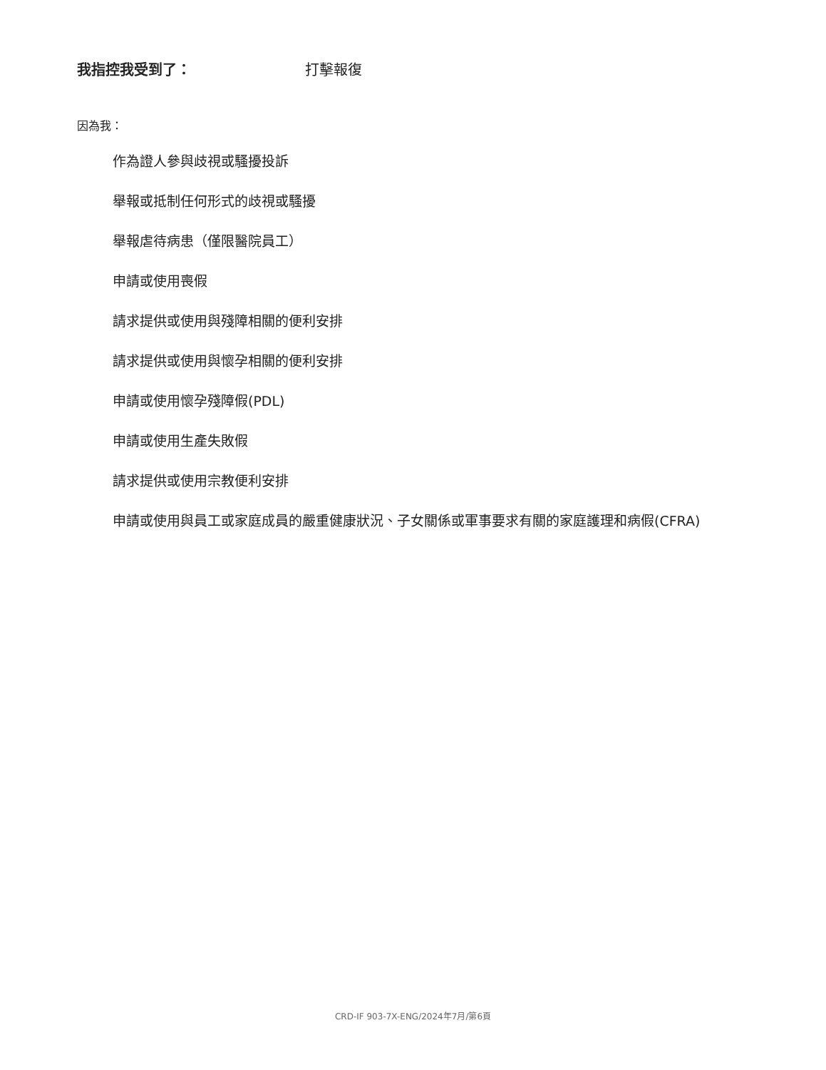我指控我受到了： 打擊報復
因為我：
作為證人參與歧視或騷擾投訴
舉報或抵制任何形式的歧視或騷擾
舉報虐待病患（僅限醫院員工）
申請或使用喪假
請求提供或使用與殘障相關的便利安排
請求提供或使用與懷孕相關的便利安排
申請或使用懷孕殘障假(PDL)
申請或使用生產失敗假
請求提供或使用宗教便利安排
申請或使用與員工或家庭成員的嚴重健康狀況、子女關係或軍事要求有關的家庭護理和病假(CFRA)
CRD-IF 903-7X-ENG/2024年7月/第6頁